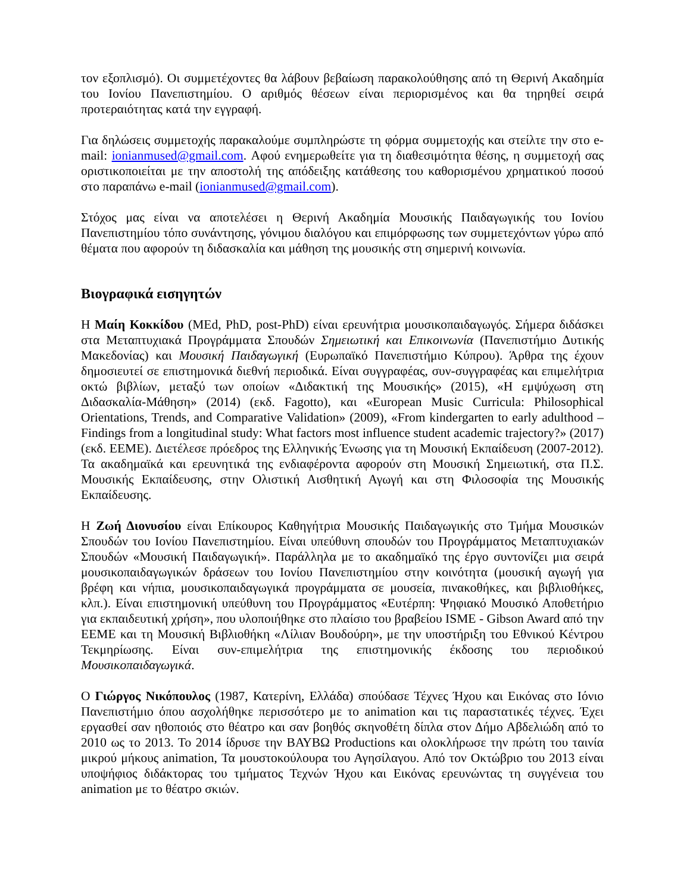τον εξοπλισμό). Οι συμμετέχοντες θα λάβουν βεβαίωση παρακολούθησης από τη Θερινή Ακαδημία του Ιονίου Πανεπιστημίου. Ο αριθμός θέσεων είναι περιορισμένος και θα τηρηθεί σειρά προτεραιότητας κατά την εγγραφή.
Για δηλώσεις συμμετοχής παρακαλούμε συμπληρώστε τη φόρμα συμμετοχής και στείλτε την στο e-mail: ionianmused@gmail.com. Αφού ενημερωθείτε για τη διαθεσιμότητα θέσης, η συμμετοχή σας οριστικοποιείται με την αποστολή της απόδειξης κατάθεσης του καθορισμένου χρηματικού ποσού στο παραπάνω e-mail (ionianmused@gmail.com).
Στόχος μας είναι να αποτελέσει η Θερινή Ακαδημία Μουσικής Παιδαγωγικής του Ιονίου Πανεπιστημίου τόπο συνάντησης, γόνιμου διαλόγου και επιμόρφωσης των συμμετεχόντων γύρω από θέματα που αφορούν τη διδασκαλία και μάθηση της μουσικής στη σημερινή κοινωνία.
Βιογραφικά εισηγητών
Η Μαίη Κοκκίδου (MEd, PhD, post-PhD) είναι ερευνήτρια μουσικοπαιδαγωγός. Σήμερα διδάσκει στα Μεταπτυχιακά Προγράμματα Σπουδών Σημειωτική και Επικοινωνία (Πανεπιστήμιο Δυτικής Μακεδονίας) και Μουσική Παιδαγωγική (Ευρωπαϊκό Πανεπιστήμιο Κύπρου). Άρθρα της έχουν δημοσιευτεί σε επιστημονικά διεθνή περιοδικά. Είναι συγγραφέας, συν-συγγραφέας και επιμελήτρια οκτώ βιβλίων, μεταξύ των οποίων «Διδακτική της Μουσικής» (2015), «Η εμψύχωση στη Διδασκαλία-Μάθηση» (2014) (εκδ. Fagotto), και «European Music Curricula: Philosophical Orientations, Trends, and Comparative Validation» (2009), «From kindergarten to early adulthood – Findings from a longitudinal study: What factors most influence student academic trajectory?» (2017) (εκδ. ΕΕΜΕ). Διετέλεσε πρόεδρος της Ελληνικής Ένωσης για τη Μουσική Εκπαίδευση (2007-2012). Τα ακαδημαϊκά και ερευνητικά της ενδιαφέροντα αφορούν στη Μουσική Σημειωτική, στα Π.Σ. Μουσικής Εκπαίδευσης, στην Ολιστική Αισθητική Αγωγή και στη Φιλοσοφία της Μουσικής Εκπαίδευσης.
Η Ζωή Διονυσίου είναι Επίκουρος Καθηγήτρια Μουσικής Παιδαγωγικής στο Τμήμα Μουσικών Σπουδών του Ιονίου Πανεπιστημίου. Είναι υπεύθυνη σπουδών του Προγράμματος Μεταπτυχιακών Σπουδών «Μουσική Παιδαγωγική». Παράλληλα με το ακαδημαϊκό της έργο συντονίζει μια σειρά μουσικοπαιδαγωγικών δράσεων του Ιονίου Πανεπιστημίου στην κοινότητα (μουσική αγωγή για βρέφη και νήπια, μουσικοπαιδαγωγικά προγράμματα σε μουσεία, πινακοθήκες, και βιβλιοθήκες, κλπ.). Είναι επιστημονική υπεύθυνη του Προγράμματος «Ευτέρπη: Ψηφιακό Μουσικό Αποθετήριο για εκπαιδευτική χρήση», που υλοποιήθηκε στο πλαίσιο του βραβείου ISME - Gibson Award από την ΕΕΜΕ και τη Μουσική Βιβλιοθήκη «Λίλιαν Βουδούρη», με την υποστήριξη του Εθνικού Κέντρου Τεκμηρίωσης. Είναι συν-επιμελήτρια της επιστημονικής έκδοσης του περιοδικού Μουσικοπαιδαγωγικά.
Ο Γιώργος Νικόπουλος (1987, Κατερίνη, Ελλάδα) σπούδασε Τέχνες Ήχου και Εικόνας στο Ιόνιο Πανεπιστήμιο όπου ασχολήθηκε περισσότερο με το animation και τις παραστατικές τέχνες. Έχει εργασθεί σαν ηθοποιός στο θέατρο και σαν βοηθός σκηνοθέτη δίπλα στον Δήμο Αβδελιώδη από το 2010 ως το 2013. Το 2014 ίδρυσε την ΒΑΥΒΩ Productions και ολοκλήρωσε την πρώτη του ταινία μικρού μήκους animation, Τα μουστοκούλουρα του Αγησίλαγου. Από τον Οκτώβριο του 2013 είναι υποψήφιος διδάκτορας του τμήματος Τεχνών Ήχου και Εικόνας ερευνώντας τη συγγένεια του animation με το θέατρο σκιών.